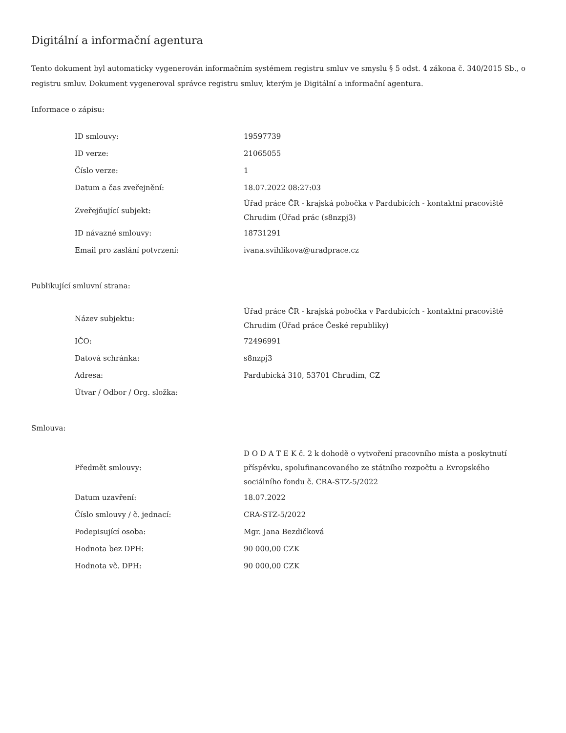Digitální a informační agentura
Tento dokument byl automaticky vygenerován informačním systémem registru smluv ve smyslu § 5 odst. 4 zákona č. 340/2015 Sb., o registru smluv. Dokument vygeneroval správce registru smluv, kterým je Digitální a informační agentura.
Informace o zápisu:
| ID smlouvy: | 19597739 |
| ID verze: | 21065055 |
| Číslo verze: | 1 |
| Datum a čas zveřejnění: | 18.07.2022 08:27:03 |
| Zveřejňující subjekt: | Úřad práce ČR - krajská pobočka v Pardubicích - kontaktní pracoviště Chrudim (Úřad prác (s8nzpj3) |
| ID návazné smlouvy: | 18731291 |
| Email pro zaslání potvrzení: | ivana.svihlikova@uradprace.cz |
Publikující smluvní strana:
| Název subjektu: | Úřad práce ČR - krajská pobočka v Pardubicích - kontaktní pracoviště Chrudim (Úřad práce České republiky) |
| IČO: | 72496991 |
| Datová schránka: | s8nzpj3 |
| Adresa: | Pardubická 310, 53701 Chrudim, CZ |
| Útvar / Odbor / Org. složka: | |
Smlouva:
| Předmět smlouvy: | D O D A T E K č. 2 k dohodě o vytvoření pracovního místa a poskytnutí příspěvku, spolufinancovaného ze státního rozpočtu a Evropského sociálního fondu č. CRA-STZ-5/2022 |
| Datum uzavření: | 18.07.2022 |
| Číslo smlouvy / č. jednací: | CRA-STZ-5/2022 |
| Podepisující osoba: | Mgr. Jana Bezdičková |
| Hodnota bez DPH: | 90 000,00 CZK |
| Hodnota vč. DPH: | 90 000,00 CZK |